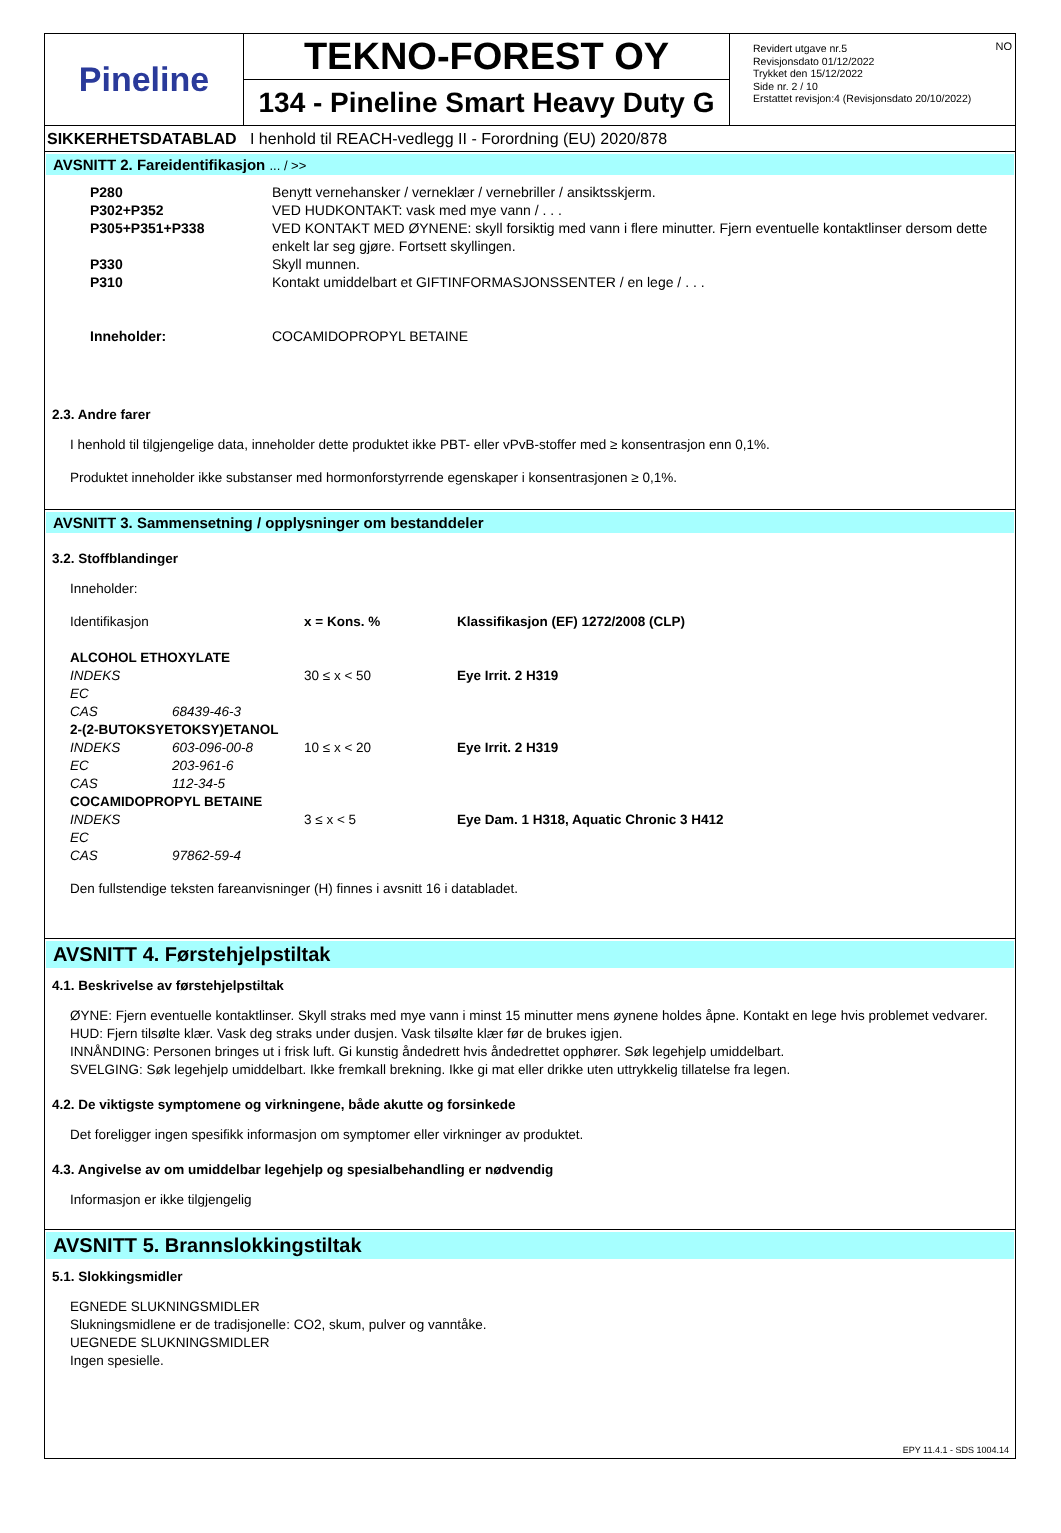Pineline
TEKNO-FOREST OY
134 - Pineline Smart Heavy Duty G
NO Revidert utgave nr.5
Revisjonsdato 01/12/2022
Trykket den 15/12/2022
Side nr. 2 / 10
Erstattet revisjon:4 (Revisjonsdato 20/10/2022)
SIKKERHETSDATABLAD I henhold til REACH-vedlegg II - Forordning (EU) 2020/878
AVSNITT 2. Fareidentifikasjon ... / >>
| P280 | Benytt vernehansker / verneklær / vernebriller / ansiktsskjerm. |
| P302+P352 | VED HUDKONTAKT: vask med mye vann / . . . |
| P305+P351+P338 | VED KONTAKT MED ØYNENE: skyll forsiktig med vann i flere minutter. Fjern eventuelle kontaktlinser dersom dette enkelt lar seg gjøre. Fortsett skyllingen. |
| P330 | Skyll munnen. |
| P310 | Kontakt umiddelbart et GIFTINFORMASJONSSENTER / en lege / . . . |
| Inneholder: | COCAMIDOPROPYL BETAINE |
2.3. Andre farer
I henhold til tilgjengelige data, inneholder dette produktet ikke PBT- eller vPvB-stoffer med ≥ konsentrasjon enn 0,1%.
Produktet inneholder ikke substanser med hormonforstyrrende egenskaper i konsentrasjonen ≥ 0,1%.
AVSNITT 3. Sammensetning / opplysninger om bestanddeler
3.2. Stoffblandinger
Inneholder:
| Identifikasjon | | x = Kons. % | Klassifikasjon (EF) 1272/2008 (CLP) |
| ALCOHOL ETHOXYLATE | | | |
| INDEKS | | 30 ≤ x < 50 | Eye Irrit. 2 H319 |
| EC | | | |
| CAS | 68439-46-3 | | |
| 2-(2-BUTOKSYETOKSY)ETANOL | | | |
| INDEKS | 603-096-00-8 | 10 ≤ x < 20 | Eye Irrit. 2 H319 |
| EC | 203-961-6 | | |
| CAS | 112-34-5 | | |
| COCAMIDOPROPYL BETAINE | | | |
| INDEKS | | 3 ≤ x < 5 | Eye Dam. 1 H318, Aquatic Chronic 3 H412 |
| EC | | | |
| CAS | 97862-59-4 | | |
Den fullstendige teksten fareanvisninger (H) finnes i avsnitt 16 i databladet.
AVSNITT 4. Førstehjelpstiltak
4.1. Beskrivelse av førstehjelpstiltak
ØYNE: Fjern eventuelle kontaktlinser. Skyll straks med mye vann i minst 15 minutter mens øynene holdes åpne. Kontakt en lege hvis problemet vedvarer.
HUD: Fjern tilsølte klær. Vask deg straks under dusjen. Vask tilsølte klær før de brukes igjen.
INNÅNDING: Personen bringes ut i frisk luft. Gi kunstig åndedrett hvis åndedrettet opphører. Søk legehjelp umiddelbart.
SVELGING: Søk legehjelp umiddelbart. Ikke fremkall brekning. Ikke gi mat eller drikke uten uttrykkelig tillatelse fra legen.
4.2. De viktigste symptomene og virkningene, både akutte og forsinkede
Det foreligger ingen spesifikk informasjon om symptomer eller virkninger av produktet.
4.3. Angivelse av om umiddelbar legehjelp og spesialbehandling er nødvendig
Informasjon er ikke tilgjengelig
AVSNITT 5. Brannslokkingstiltak
5.1. Slokkingsmidler
EGNEDE SLUKNINGSMIDLER
Slukningsmidlene er de tradisjonelle: CO2, skum, pulver og vanntåke.
UEGNEDE SLUKNINGSMIDLER
Ingen spesielle.
EPY 11.4.1 - SDS 1004.14